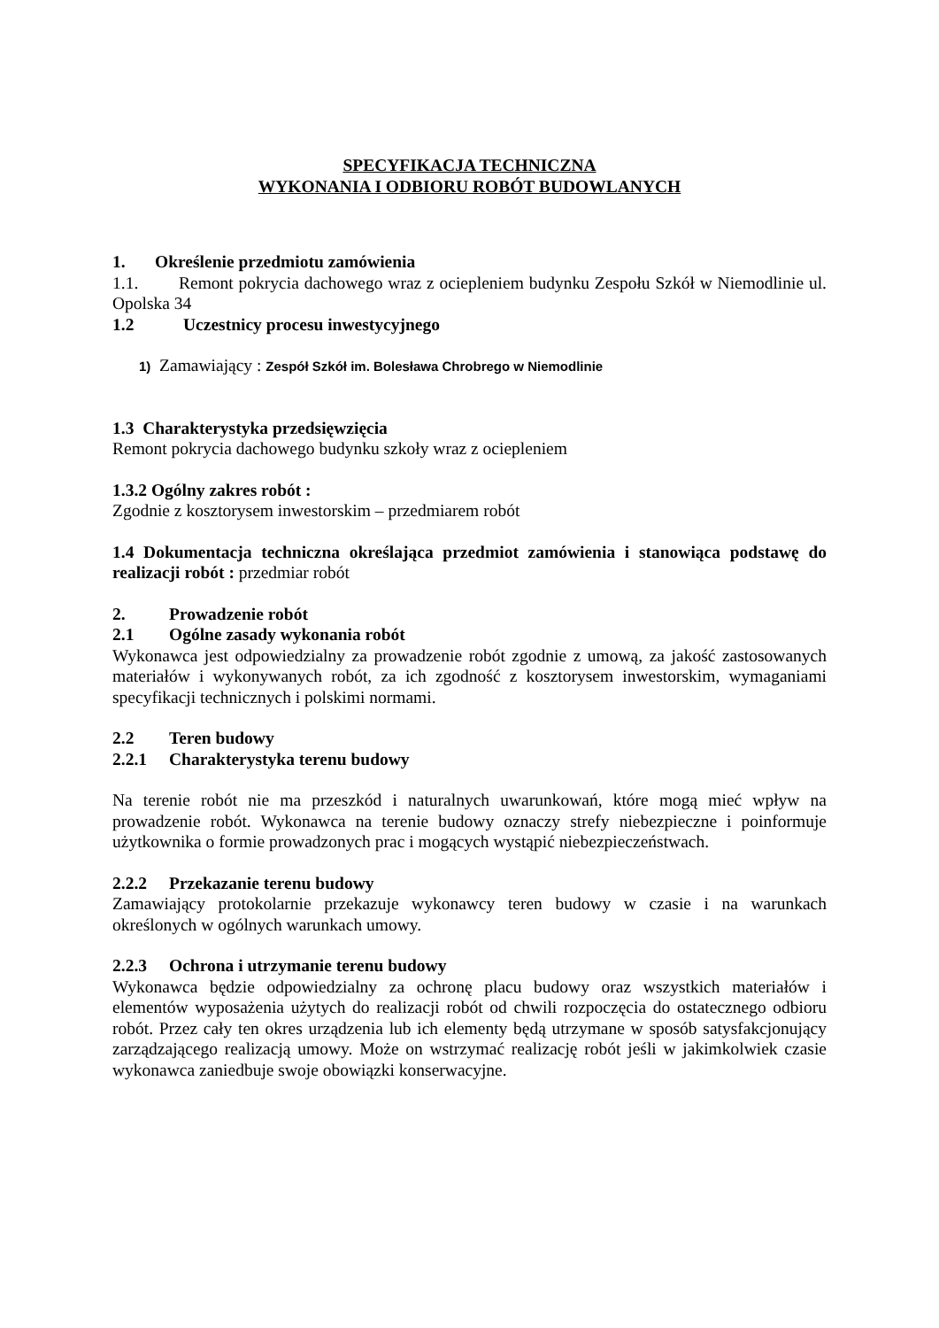SPECYFIKACJA TECHNICZNA
WYKONANIA I ODBIORU ROBÓT BUDOWLANYCH
1. Określenie przedmiotu zamówienia
1.1. Remont pokrycia dachowego wraz z ociepleniem budynku Zespołu Szkół w Niemodlinie ul. Opolska 34
1.2 Uczestnicy procesu inwestycyjnego
1) Zamawiający : Zespół Szkół im. Bolesława Chrobrego w Niemodlinie
1.3 Charakterystyka przedsięwzięcia
Remont pokrycia dachowego budynku szkoły wraz z ociepleniem
1.3.2 Ogólny zakres robót :
Zgodnie z kosztorysem inwestorskim – przedmiarem robót
1.4 Dokumentacja techniczna określająca przedmiot zamówienia i stanowiąca podstawę do realizacji robót : przedmiar robót
2. Prowadzenie robót
2.1 Ogólne zasady wykonania robót
Wykonawca jest odpowiedzialny za prowadzenie robót zgodnie z umową, za jakość zastosowanych materiałów i wykonywanych robót, za ich zgodność z kosztorysem inwestorskim, wymaganiami specyfikacji technicznych i polskimi normami.
2.2 Teren budowy
2.2.1 Charakterystyka terenu budowy
Na terenie robót nie ma przeszkód i naturalnych uwarunkowań, które mogą mieć wpływ na prowadzenie robót. Wykonawca na terenie budowy oznaczy strefy niebezpieczne i poinformuje użytkownika o formie prowadzonych prac i mogących wystąpić niebezpieczeństwach.
2.2.2 Przekazanie terenu budowy
Zamawiający protokolarnie przekazuje wykonawcy teren budowy w czasie i na warunkach określonych w ogólnych warunkach umowy.
2.2.3 Ochrona i utrzymanie terenu budowy
Wykonawca będzie odpowiedzialny za ochronę placu budowy oraz wszystkich materiałów i elementów wyposażenia użytych do realizacji robót od chwili rozpoczęcia do ostatecznego odbioru robót. Przez cały ten okres urządzenia lub ich elementy będą utrzymane w sposób satysfakcjonujący zarządzającego realizacją umowy. Może on wstrzymać realizację robót jeśli w jakimkolwiek czasie wykonawca zaniedbuje swoje obowiązki konserwacyjne.